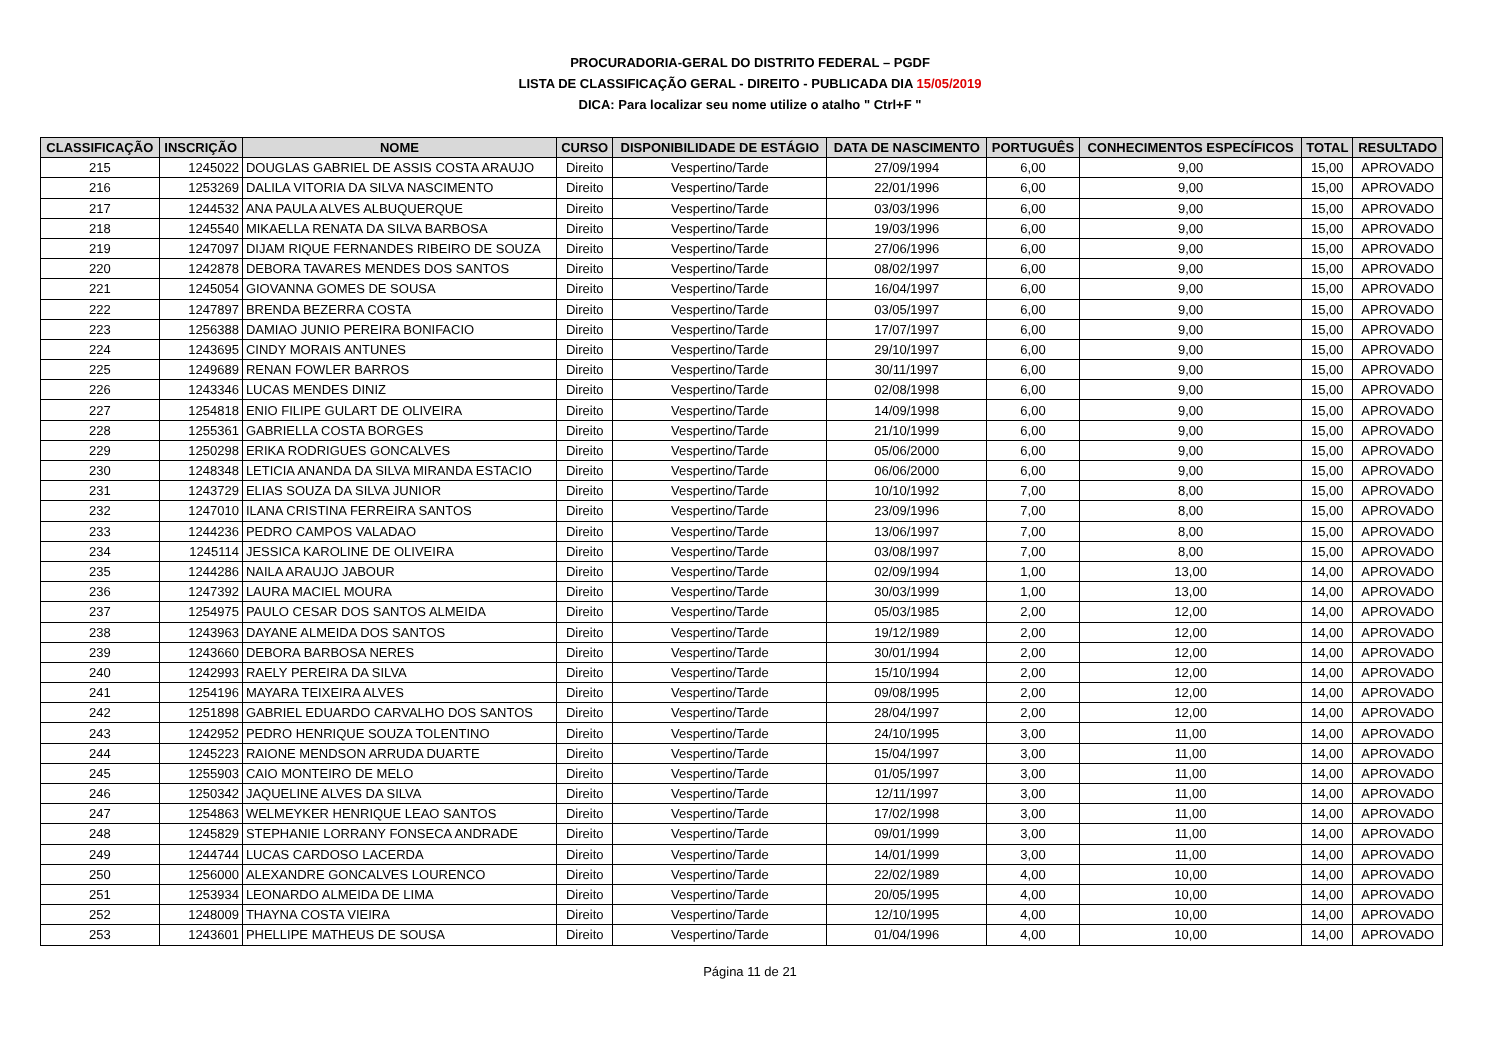PROCURADORIA-GERAL DO DISTRITO FEDERAL – PGDF
LISTA DE CLASSIFICAÇÃO GERAL - DIREITO - PUBLICADA DIA 15/05/2019
DICA: Para localizar seu nome utilize o atalho " Ctrl+F "
| CLASSIFICAÇÃO | INSCRIÇÃO | NOME | CURSO | DISPONIBILIDADE DE ESTÁGIO | DATA DE NASCIMENTO | PORTUGUÊS | CONHECIMENTOS ESPECÍFICOS | TOTAL | RESULTADO |
| --- | --- | --- | --- | --- | --- | --- | --- | --- | --- |
| 215 | 1245022 | DOUGLAS GABRIEL DE ASSIS COSTA ARAUJO | Direito | Vespertino/Tarde | 27/09/1994 | 6,00 | 9,00 | 15,00 | APROVADO |
| 216 | 1253269 | DALILA VITORIA DA SILVA NASCIMENTO | Direito | Vespertino/Tarde | 22/01/1996 | 6,00 | 9,00 | 15,00 | APROVADO |
| 217 | 1244532 | ANA PAULA ALVES ALBUQUERQUE | Direito | Vespertino/Tarde | 03/03/1996 | 6,00 | 9,00 | 15,00 | APROVADO |
| 218 | 1245540 | MIKAELLA RENATA DA SILVA BARBOSA | Direito | Vespertino/Tarde | 19/03/1996 | 6,00 | 9,00 | 15,00 | APROVADO |
| 219 | 1247097 | DIJAM RIQUE FERNANDES RIBEIRO DE SOUZA | Direito | Vespertino/Tarde | 27/06/1996 | 6,00 | 9,00 | 15,00 | APROVADO |
| 220 | 1242878 | DEBORA TAVARES MENDES DOS SANTOS | Direito | Vespertino/Tarde | 08/02/1997 | 6,00 | 9,00 | 15,00 | APROVADO |
| 221 | 1245054 | GIOVANNA GOMES DE SOUSA | Direito | Vespertino/Tarde | 16/04/1997 | 6,00 | 9,00 | 15,00 | APROVADO |
| 222 | 1247897 | BRENDA BEZERRA COSTA | Direito | Vespertino/Tarde | 03/05/1997 | 6,00 | 9,00 | 15,00 | APROVADO |
| 223 | 1256388 | DAMIAO JUNIO PEREIRA BONIFACIO | Direito | Vespertino/Tarde | 17/07/1997 | 6,00 | 9,00 | 15,00 | APROVADO |
| 224 | 1243695 | CINDY MORAIS ANTUNES | Direito | Vespertino/Tarde | 29/10/1997 | 6,00 | 9,00 | 15,00 | APROVADO |
| 225 | 1249689 | RENAN FOWLER BARROS | Direito | Vespertino/Tarde | 30/11/1997 | 6,00 | 9,00 | 15,00 | APROVADO |
| 226 | 1243346 | LUCAS MENDES DINIZ | Direito | Vespertino/Tarde | 02/08/1998 | 6,00 | 9,00 | 15,00 | APROVADO |
| 227 | 1254818 | ENIO FILIPE GULART DE OLIVEIRA | Direito | Vespertino/Tarde | 14/09/1998 | 6,00 | 9,00 | 15,00 | APROVADO |
| 228 | 1255361 | GABRIELLA COSTA BORGES | Direito | Vespertino/Tarde | 21/10/1999 | 6,00 | 9,00 | 15,00 | APROVADO |
| 229 | 1250298 | ERIKA RODRIGUES GONCALVES | Direito | Vespertino/Tarde | 05/06/2000 | 6,00 | 9,00 | 15,00 | APROVADO |
| 230 | 1248348 | LETICIA ANANDA DA SILVA MIRANDA ESTACIO | Direito | Vespertino/Tarde | 06/06/2000 | 6,00 | 9,00 | 15,00 | APROVADO |
| 231 | 1243729 | ELIAS SOUZA DA SILVA JUNIOR | Direito | Vespertino/Tarde | 10/10/1992 | 7,00 | 8,00 | 15,00 | APROVADO |
| 232 | 1247010 | ILANA CRISTINA FERREIRA SANTOS | Direito | Vespertino/Tarde | 23/09/1996 | 7,00 | 8,00 | 15,00 | APROVADO |
| 233 | 1244236 | PEDRO CAMPOS VALADAO | Direito | Vespertino/Tarde | 13/06/1997 | 7,00 | 8,00 | 15,00 | APROVADO |
| 234 | 1245114 | JESSICA KAROLINE DE OLIVEIRA | Direito | Vespertino/Tarde | 03/08/1997 | 7,00 | 8,00 | 15,00 | APROVADO |
| 235 | 1244286 | NAILA ARAUJO JABOUR | Direito | Vespertino/Tarde | 02/09/1994 | 1,00 | 13,00 | 14,00 | APROVADO |
| 236 | 1247392 | LAURA MACIEL MOURA | Direito | Vespertino/Tarde | 30/03/1999 | 1,00 | 13,00 | 14,00 | APROVADO |
| 237 | 1254975 | PAULO CESAR DOS SANTOS ALMEIDA | Direito | Vespertino/Tarde | 05/03/1985 | 2,00 | 12,00 | 14,00 | APROVADO |
| 238 | 1243963 | DAYANE ALMEIDA DOS SANTOS | Direito | Vespertino/Tarde | 19/12/1989 | 2,00 | 12,00 | 14,00 | APROVADO |
| 239 | 1243660 | DEBORA BARBOSA NERES | Direito | Vespertino/Tarde | 30/01/1994 | 2,00 | 12,00 | 14,00 | APROVADO |
| 240 | 1242993 | RAELY PEREIRA DA SILVA | Direito | Vespertino/Tarde | 15/10/1994 | 2,00 | 12,00 | 14,00 | APROVADO |
| 241 | 1254196 | MAYARA TEIXEIRA ALVES | Direito | Vespertino/Tarde | 09/08/1995 | 2,00 | 12,00 | 14,00 | APROVADO |
| 242 | 1251898 | GABRIEL EDUARDO CARVALHO DOS SANTOS | Direito | Vespertino/Tarde | 28/04/1997 | 2,00 | 12,00 | 14,00 | APROVADO |
| 243 | 1242952 | PEDRO HENRIQUE SOUZA TOLENTINO | Direito | Vespertino/Tarde | 24/10/1995 | 3,00 | 11,00 | 14,00 | APROVADO |
| 244 | 1245223 | RAIONE MENDSON ARRUDA DUARTE | Direito | Vespertino/Tarde | 15/04/1997 | 3,00 | 11,00 | 14,00 | APROVADO |
| 245 | 1255903 | CAIO MONTEIRO DE MELO | Direito | Vespertino/Tarde | 01/05/1997 | 3,00 | 11,00 | 14,00 | APROVADO |
| 246 | 1250342 | JAQUELINE ALVES DA SILVA | Direito | Vespertino/Tarde | 12/11/1997 | 3,00 | 11,00 | 14,00 | APROVADO |
| 247 | 1254863 | WELMEYKER HENRIQUE LEAO SANTOS | Direito | Vespertino/Tarde | 17/02/1998 | 3,00 | 11,00 | 14,00 | APROVADO |
| 248 | 1245829 | STEPHANIE LORRANY FONSECA ANDRADE | Direito | Vespertino/Tarde | 09/01/1999 | 3,00 | 11,00 | 14,00 | APROVADO |
| 249 | 1244744 | LUCAS CARDOSO LACERDA | Direito | Vespertino/Tarde | 14/01/1999 | 3,00 | 11,00 | 14,00 | APROVADO |
| 250 | 1256000 | ALEXANDRE GONCALVES LOURENCO | Direito | Vespertino/Tarde | 22/02/1989 | 4,00 | 10,00 | 14,00 | APROVADO |
| 251 | 1253934 | LEONARDO ALMEIDA DE LIMA | Direito | Vespertino/Tarde | 20/05/1995 | 4,00 | 10,00 | 14,00 | APROVADO |
| 252 | 1248009 | THAYNA COSTA VIEIRA | Direito | Vespertino/Tarde | 12/10/1995 | 4,00 | 10,00 | 14,00 | APROVADO |
| 253 | 1243601 | PHELLIPE MATHEUS DE SOUSA | Direito | Vespertino/Tarde | 01/04/1996 | 4,00 | 10,00 | 14,00 | APROVADO |
Página 11 de 21